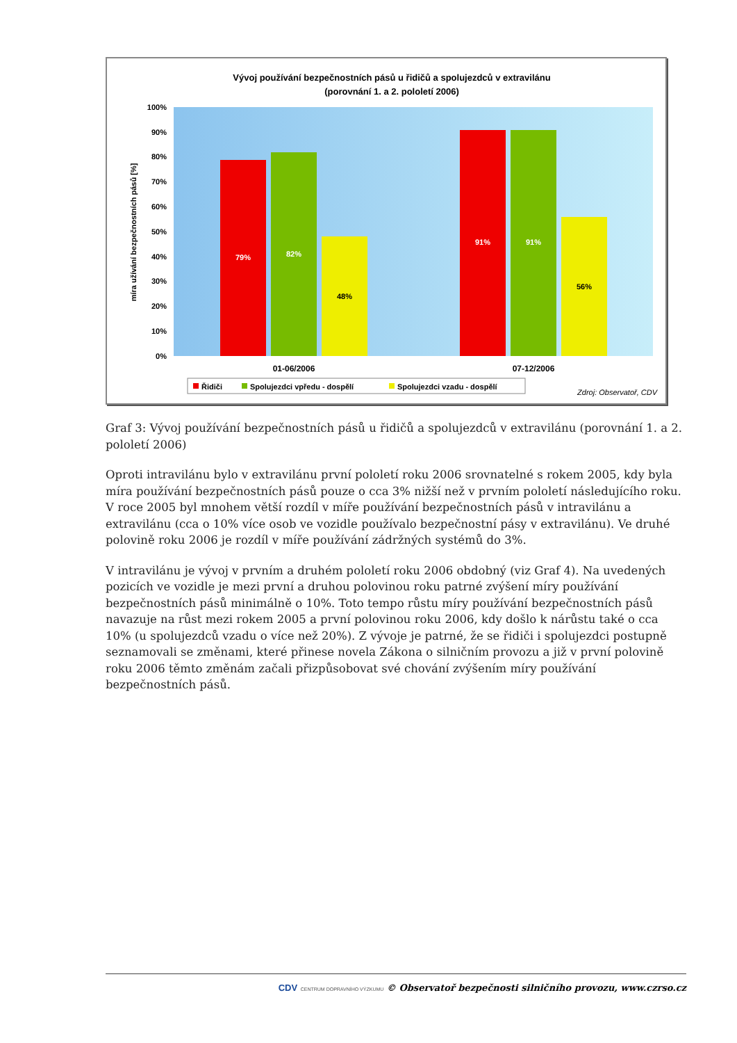Vývoj používání bezpečnostních pásů u řidičů a spolujezdců v extravilánu
(porovnání 1. a 2. pololetí 2006)
0%
10%
20%
30%
40%
50%
60%
70%
80%
90%
100%
míra užívání bezpečnostních pásů [%]
79%
82%
48%
91%
91%
56%
01-06/2006
07-12/2006
Řidiči
Spolujezdci vpředu - dospělí
Spolujezdci vzadu - dospělí
Zdroj: Observatoř, CDV
Graf 3: Vývoj používání bezpečnostních pásů u řidičů a spolujezdců v extravilánu (porovnání 1. a 2. pololetí 2006)
Oproti intravilánu bylo v extravilánu první pololetí roku 2006 srovnatelné s rokem 2005, kdy byla míra používání bezpečnostních pásů pouze o cca 3% nižší než v prvním pololetí následujícího roku. V roce 2005 byl mnohem větší rozdíl v míře používání bezpečnostních pásů v intravilánu a extravilánu (cca o 10% více osob ve vozidle používalo bezpečnostní pásy v extravilánu). Ve druhé polovině roku 2006 je rozdíl v míře používání zádržných systémů do 3%.
V intravilánu je vývoj v prvním a druhém pololetí roku 2006 obdobný (viz Graf 4). Na uvedených pozicích ve vozidle je mezi první a druhou polovinou roku patrné zvýšení míry používání bezpečnostních pásů minimálně o 10%. Toto tempo růstu míry používání bezpečnostních pásů navazuje na růst mezi rokem 2005 a první polovinou roku 2006, kdy došlo k nárůstu také o cca 10% (u spolujezdců vzadu o více než 20%). Z vývoje je patrné, že se řidiči i spolujezdci postupně seznamovali se změnami, které přinese novela Zákona o silničním provozu a již v první polovině roku 2006 těmto změnám začali přizpůsobovat své chování zvýšením míry používání bezpečnostních pásů.
CDV CENTRUM DOPRAVNÍHO VÝZKUMU © Observatoř bezpečnosti silničního provozu, www.czrso.cz